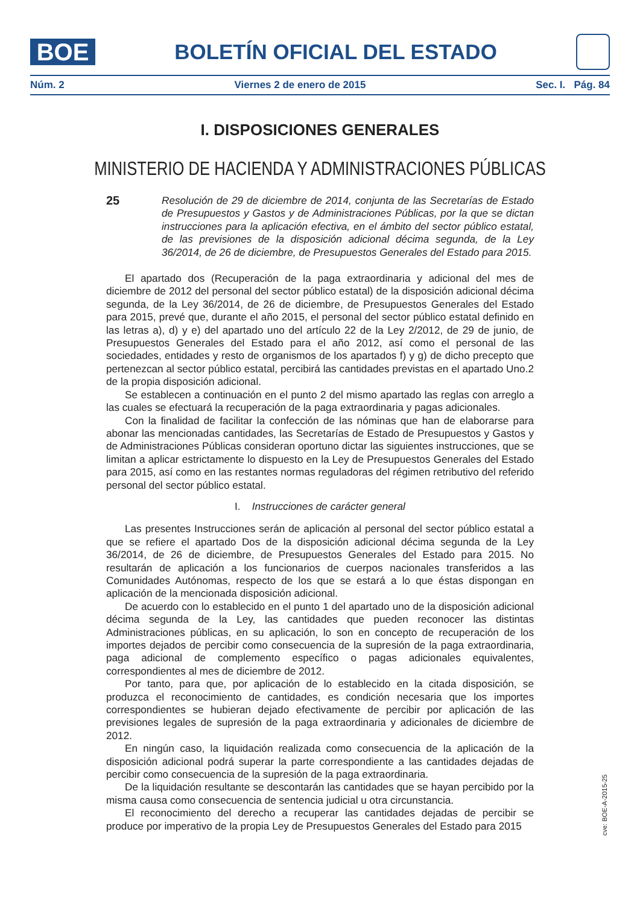BOE
BOLETÍN OFICIAL DEL ESTADO
Núm. 2 Viernes 2 de enero de 2015 Sec. I. Pág. 84
I. DISPOSICIONES GENERALES
MINISTERIO DE HACIENDA Y ADMINISTRACIONES PÚBLICAS
25
Resolución de 29 de diciembre de 2014, conjunta de las Secretarías de Estado de Presupuestos y Gastos y de Administraciones Públicas, por la que se dictan instrucciones para la aplicación efectiva, en el ámbito del sector público estatal, de las previsiones de la disposición adicional décima segunda, de la Ley 36/2014, de 26 de diciembre, de Presupuestos Generales del Estado para 2015.
El apartado dos (Recuperación de la paga extraordinaria y adicional del mes de diciembre de 2012 del personal del sector público estatal) de la disposición adicional décima segunda, de la Ley 36/2014, de 26 de diciembre, de Presupuestos Generales del Estado para 2015, prevé que, durante el año 2015, el personal del sector público estatal definido en las letras a), d) y e) del apartado uno del artículo 22 de la Ley 2/2012, de 29 de junio, de Presupuestos Generales del Estado para el año 2012, así como el personal de las sociedades, entidades y resto de organismos de los apartados f) y g) de dicho precepto que pertenezcan al sector público estatal, percibirá las cantidades previstas en el apartado Uno.2 de la propia disposición adicional.
Se establecen a continuación en el punto 2 del mismo apartado las reglas con arreglo a las cuales se efectuará la recuperación de la paga extraordinaria y pagas adicionales.
Con la finalidad de facilitar la confección de las nóminas que han de elaborarse para abonar las mencionadas cantidades, las Secretarías de Estado de Presupuestos y Gastos y de Administraciones Públicas consideran oportuno dictar las siguientes instrucciones, que se limitan a aplicar estrictamente lo dispuesto en la Ley de Presupuestos Generales del Estado para 2015, así como en las restantes normas reguladoras del régimen retributivo del referido personal del sector público estatal.
I. Instrucciones de carácter general
Las presentes Instrucciones serán de aplicación al personal del sector público estatal a que se refiere el apartado Dos de la disposición adicional décima segunda de la Ley 36/2014, de 26 de diciembre, de Presupuestos Generales del Estado para 2015. No resultarán de aplicación a los funcionarios de cuerpos nacionales transferidos a las Comunidades Autónomas, respecto de los que se estará a lo que éstas dispongan en aplicación de la mencionada disposición adicional.
De acuerdo con lo establecido en el punto 1 del apartado uno de la disposición adicional décima segunda de la Ley, las cantidades que pueden reconocer las distintas Administraciones públicas, en su aplicación, lo son en concepto de recuperación de los importes dejados de percibir como consecuencia de la supresión de la paga extraordinaria, paga adicional de complemento específico o pagas adicionales equivalentes, correspondientes al mes de diciembre de 2012.
Por tanto, para que, por aplicación de lo establecido en la citada disposición, se produzca el reconocimiento de cantidades, es condición necesaria que los importes correspondientes se hubieran dejado efectivamente de percibir por aplicación de las previsiones legales de supresión de la paga extraordinaria y adicionales de diciembre de 2012.
En ningún caso, la liquidación realizada como consecuencia de la aplicación de la disposición adicional podrá superar la parte correspondiente a las cantidades dejadas de percibir como consecuencia de la supresión de la paga extraordinaria.
De la liquidación resultante se descontarán las cantidades que se hayan percibido por la misma causa como consecuencia de sentencia judicial u otra circunstancia.
El reconocimiento del derecho a recuperar las cantidades dejadas de percibir se produce por imperativo de la propia Ley de Presupuestos Generales del Estado para 2015
cve: BOE-A-2015-25